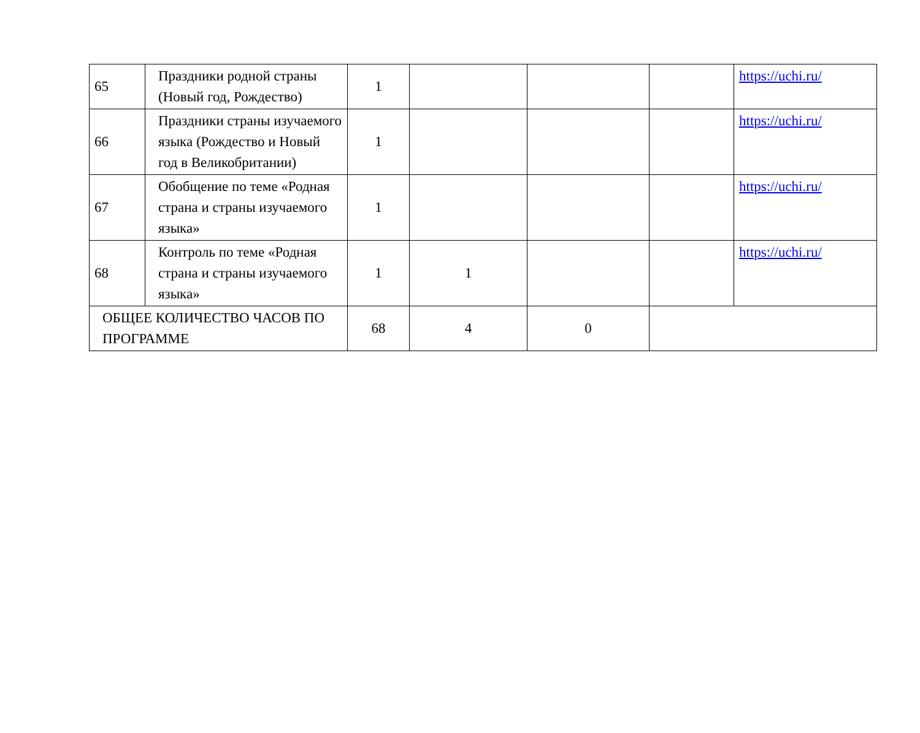| 65 | Праздники родной страны (Новый год, Рождество) | 1 | | | | https://uchi.ru/ |
| 66 | Праздники страны изучаемого языка (Рождество и Новый год в Великобритании) | 1 | | | | https://uchi.ru/ |
| 67 | Обобщение по теме «Родная страна и страны изучаемого языка» | 1 | | | | https://uchi.ru/ |
| 68 | Контроль по теме «Родная страна и страны изучаемого языка» | 1 | 1 | | | https://uchi.ru/ |
| ОБЩЕЕ КОЛИЧЕСТВО ЧАСОВ ПО ПРОГРАММЕ | | 68 | 4 | 0 | | |